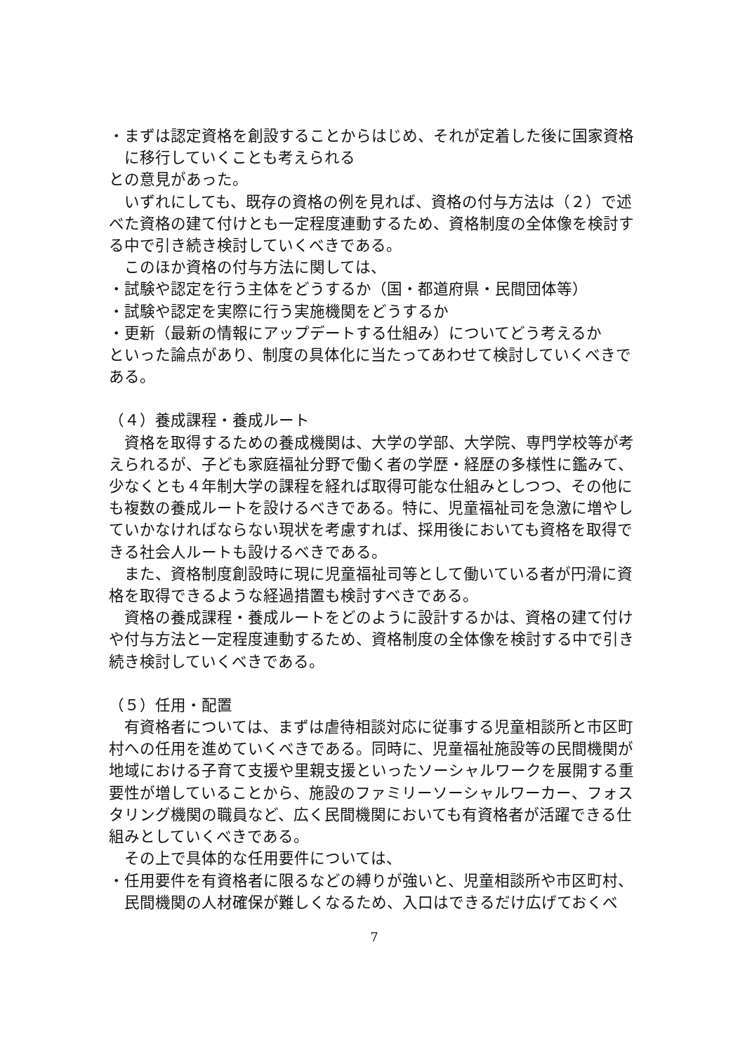・まずは認定資格を創設することからはじめ、それが定着した後に国家資格に移行していくことも考えられる
との意見があった。
　いずれにしても、既存の資格の例を見れば、資格の付与方法は（２）で述べた資格の建て付けとも一定程度連動するため、資格制度の全体像を検討する中で引き続き検討していくべきである。
　このほか資格の付与方法に関しては、
・試験や認定を行う主体をどうするか（国・都道府県・民間団体等）
・試験や認定を実際に行う実施機関をどうするか
・更新（最新の情報にアップデートする仕組み）についてどう考えるか
といった論点があり、制度の具体化に当たってあわせて検討していくべきである。
（４）養成課程・養成ルート
　資格を取得するための養成機関は、大学の学部、大学院、専門学校等が考えられるが、子ども家庭福祉分野で働く者の学歴・経歴の多様性に鑑みて、少なくとも４年制大学の課程を経れば取得可能な仕組みとしつつ、その他にも複数の養成ルートを設けるべきである。特に、児童福祉司を急激に増やしていかなければならない現状を考慮すれば、採用後においても資格を取得できる社会人ルートも設けるべきである。
　また、資格制度創設時に現に児童福祉司等として働いている者が円滑に資格を取得できるような経過措置も検討すべきである。
　資格の養成課程・養成ルートをどのように設計するかは、資格の建て付けや付与方法と一定程度連動するため、資格制度の全体像を検討する中で引き続き検討していくべきである。
（５）任用・配置
　有資格者については、まずは虐待相談対応に従事する児童相談所と市区町村への任用を進めていくべきである。同時に、児童福祉施設等の民間機関が地域における子育て支援や里親支援といったソーシャルワークを展開する重要性が増していることから、施設のファミリーソーシャルワーカー、フォスタリング機関の職員など、広く民間機関においても有資格者が活躍できる仕組みとしていくべきである。
　その上で具体的な任用要件については、
・任用要件を有資格者に限るなどの縛りが強いと、児童相談所や市区町村、民間機関の人材確保が難しくなるため、入口はできるだけ広げておくべ
7